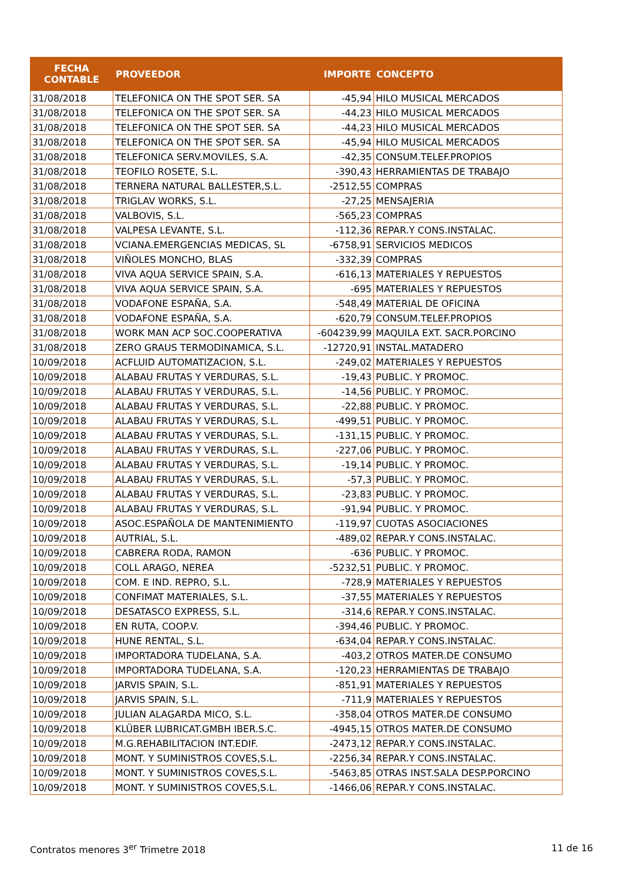| FECHA CONTABLE | PROVEEDOR | IMPORTE | CONCEPTO |
| --- | --- | --- | --- |
| 31/08/2018 | TELEFONICA ON THE SPOT SER. SA | -45,94 | HILO MUSICAL MERCADOS |
| 31/08/2018 | TELEFONICA ON THE SPOT SER. SA | -44,23 | HILO MUSICAL MERCADOS |
| 31/08/2018 | TELEFONICA ON THE SPOT SER. SA | -44,23 | HILO MUSICAL MERCADOS |
| 31/08/2018 | TELEFONICA ON THE SPOT SER. SA | -45,94 | HILO MUSICAL MERCADOS |
| 31/08/2018 | TELEFONICA SERV.MOVILES, S.A. | -42,35 | CONSUM.TELEF.PROPIOS |
| 31/08/2018 | TEOFILO ROSETE, S.L. | -390,43 | HERRAMIENTAS DE TRABAJO |
| 31/08/2018 | TERNERA NATURAL BALLESTER,S.L. | -2512,55 | COMPRAS |
| 31/08/2018 | TRIGLAV WORKS, S.L. | -27,25 | MENSAJERIA |
| 31/08/2018 | VALBOVIS, S.L. | -565,23 | COMPRAS |
| 31/08/2018 | VALPESA LEVANTE, S.L. | -112,36 | REPAR.Y CONS.INSTALAC. |
| 31/08/2018 | VCIANA.EMERGENCIAS MEDICAS, SL | -6758,91 | SERVICIOS MEDICOS |
| 31/08/2018 | VIÑOLES MONCHO, BLAS | -332,39 | COMPRAS |
| 31/08/2018 | VIVA AQUA SERVICE SPAIN, S.A. | -616,13 | MATERIALES Y REPUESTOS |
| 31/08/2018 | VIVA AQUA SERVICE SPAIN, S.A. | -695 | MATERIALES Y REPUESTOS |
| 31/08/2018 | VODAFONE ESPAÑA, S.A. | -548,49 | MATERIAL DE OFICINA |
| 31/08/2018 | VODAFONE ESPAÑA, S.A. | -620,79 | CONSUM.TELEF.PROPIOS |
| 31/08/2018 | WORK MAN ACP SOC.COOPERATIVA | -604239,99 | MAQUILA EXT. SACR.PORCINO |
| 31/08/2018 | ZERO GRAUS TERMODINAMICA, S.L. | -12720,91 | INSTAL.MATADERO |
| 10/09/2018 | ACFLUID AUTOMATIZACION, S.L. | -249,02 | MATERIALES Y REPUESTOS |
| 10/09/2018 | ALABAU FRUTAS Y VERDURAS, S.L. | -19,43 | PUBLIC. Y PROMOC. |
| 10/09/2018 | ALABAU FRUTAS Y VERDURAS, S.L. | -14,56 | PUBLIC. Y PROMOC. |
| 10/09/2018 | ALABAU FRUTAS Y VERDURAS, S.L. | -22,88 | PUBLIC. Y PROMOC. |
| 10/09/2018 | ALABAU FRUTAS Y VERDURAS, S.L. | -499,51 | PUBLIC. Y PROMOC. |
| 10/09/2018 | ALABAU FRUTAS Y VERDURAS, S.L. | -131,15 | PUBLIC. Y PROMOC. |
| 10/09/2018 | ALABAU FRUTAS Y VERDURAS, S.L. | -227,06 | PUBLIC. Y PROMOC. |
| 10/09/2018 | ALABAU FRUTAS Y VERDURAS, S.L. | -19,14 | PUBLIC. Y PROMOC. |
| 10/09/2018 | ALABAU FRUTAS Y VERDURAS, S.L. | -57,3 | PUBLIC. Y PROMOC. |
| 10/09/2018 | ALABAU FRUTAS Y VERDURAS, S.L. | -23,83 | PUBLIC. Y PROMOC. |
| 10/09/2018 | ALABAU FRUTAS Y VERDURAS, S.L. | -91,94 | PUBLIC. Y PROMOC. |
| 10/09/2018 | ASOC.ESPAÑOLA DE MANTENIMIENTO | -119,97 | CUOTAS ASOCIACIONES |
| 10/09/2018 | AUTRIAL, S.L. | -489,02 | REPAR.Y CONS.INSTALAC. |
| 10/09/2018 | CABRERA RODA, RAMON | -636 | PUBLIC. Y PROMOC. |
| 10/09/2018 | COLL ARAGO, NEREA | -5232,51 | PUBLIC. Y PROMOC. |
| 10/09/2018 | COM. E IND. REPRO, S.L. | -728,9 | MATERIALES Y REPUESTOS |
| 10/09/2018 | CONFIMAT MATERIALES, S.L. | -37,55 | MATERIALES Y REPUESTOS |
| 10/09/2018 | DESATASCO EXPRESS, S.L. | -314,6 | REPAR.Y CONS.INSTALAC. |
| 10/09/2018 | EN RUTA, COOP.V. | -394,46 | PUBLIC. Y PROMOC. |
| 10/09/2018 | HUNE RENTAL, S.L. | -634,04 | REPAR.Y CONS.INSTALAC. |
| 10/09/2018 | IMPORTADORA TUDELANA, S.A. | -403,2 | OTROS MATER.DE CONSUMO |
| 10/09/2018 | IMPORTADORA TUDELANA, S.A. | -120,23 | HERRAMIENTAS DE TRABAJO |
| 10/09/2018 | JARVIS SPAIN, S.L. | -851,91 | MATERIALES Y REPUESTOS |
| 10/09/2018 | JARVIS SPAIN, S.L. | -711,9 | MATERIALES Y REPUESTOS |
| 10/09/2018 | JULIAN ALAGARDA MICO, S.L. | -358,04 | OTROS MATER.DE CONSUMO |
| 10/09/2018 | KLÜBER LUBRICAT.GMBH IBER.S.C. | -4945,15 | OTROS MATER.DE CONSUMO |
| 10/09/2018 | M.G.REHABILITACION INT.EDIF. | -2473,12 | REPAR.Y CONS.INSTALAC. |
| 10/09/2018 | MONT. Y SUMINISTROS COVES,S.L. | -2256,34 | REPAR.Y CONS.INSTALAC. |
| 10/09/2018 | MONT. Y SUMINISTROS COVES,S.L. | -5463,85 | OTRAS INST.SALA DESP.PORCINO |
| 10/09/2018 | MONT. Y SUMINISTROS COVES,S.L. | -1466,06 | REPAR.Y CONS.INSTALAC. |
Contratos menores 3<sup>er</sup> Trimetre 2018 11 de 16